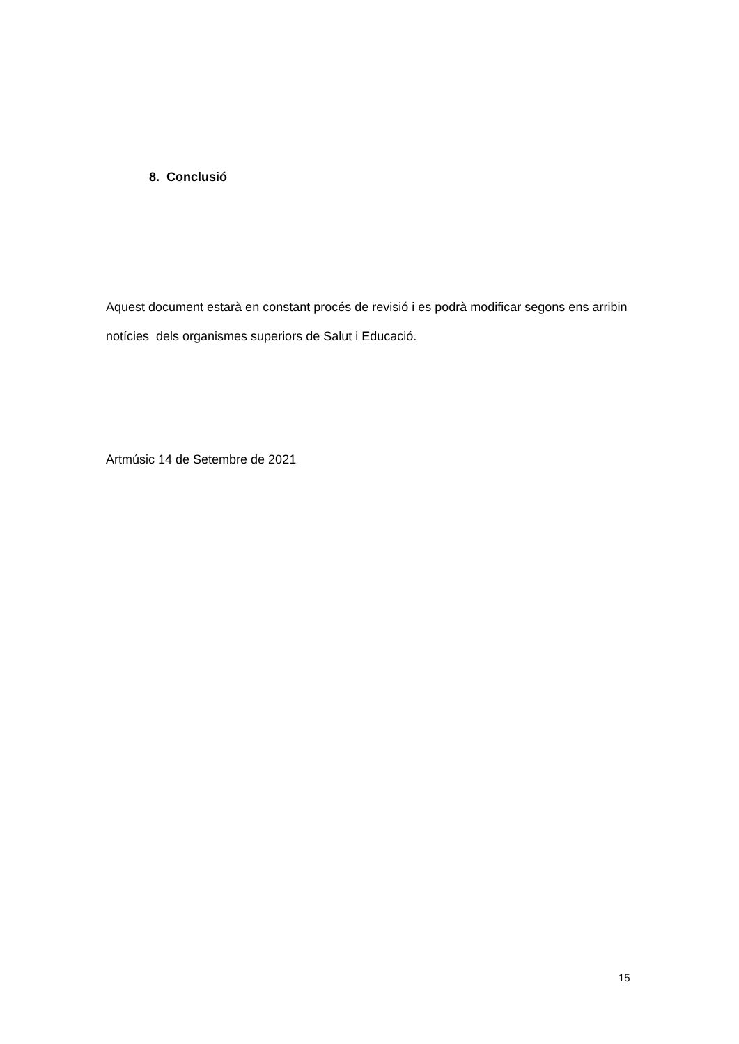8. Conclusió
Aquest document estarà en constant procés de revisió i es podrà modificar segons ens arribin notícies dels organismes superiors de Salut i Educació.
Artmúsic 14 de Setembre de 2021
15